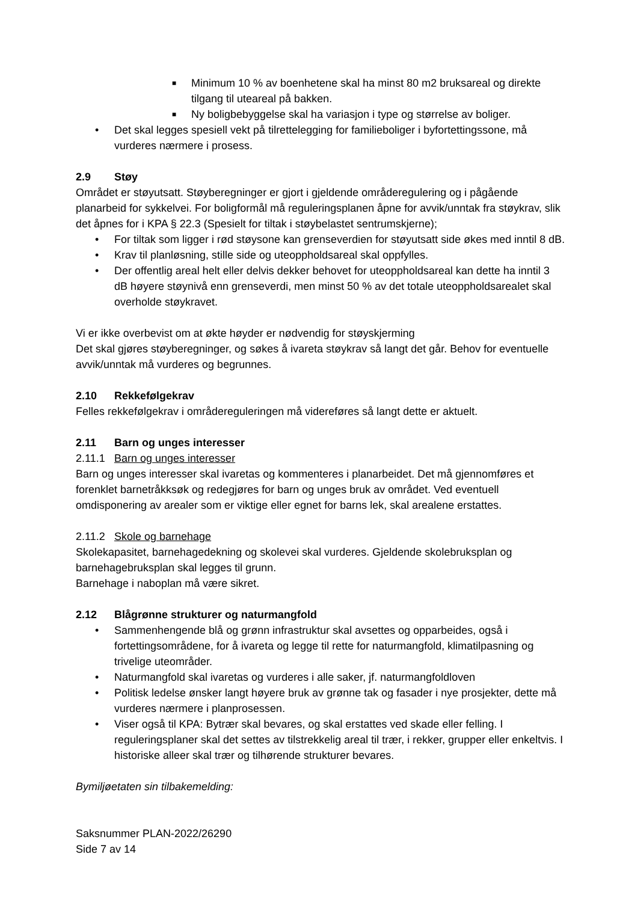■ Minimum 10 % av boenhetene skal ha minst 80 m2 bruksareal og direkte tilgang til uteareal på bakken.
■ Ny boligbebyggelse skal ha variasjon i type og størrelse av boliger.
• Det skal legges spesiell vekt på tilrettelegging for familieboliger i byfortettingssone, må vurderes nærmere i prosess.
2.9 Støy
Området er støyutsatt. Støyberegninger er gjort i gjeldende områderegulering og i pågående planarbeid for sykkelvei. For boligformål må reguleringsplanen åpne for avvik/unntak fra støykrav, slik det åpnes for i KPA § 22.3 (Spesielt for tiltak i støybelastet sentrumskjerne);
• For tiltak som ligger i rød støysone kan grenseverdien for støyutsatt side økes med inntil 8 dB.
• Krav til planløsning, stille side og uteoppholdsareal skal oppfylles.
• Der offentlig areal helt eller delvis dekker behovet for uteoppholdsareal kan dette ha inntil 3 dB høyere støynivå enn grenseverdi, men minst 50 % av det totale uteoppholdsarealet skal overholde støykravet.
Vi er ikke overbevist om at økte høyder er nødvendig for støyskjerming
Det skal gjøres støyberegninger, og søkes å ivareta støykrav så langt det går. Behov for eventuelle avvik/unntak må vurderes og begrunnes.
2.10 Rekkefølgekrav
Felles rekkefølgekrav i områdereguleringen må videreføres så langt dette er aktuelt.
2.11 Barn og unges interesser
2.11.1 Barn og unges interesser
Barn og unges interesser skal ivaretas og kommenteres i planarbeidet. Det må gjennomføres et forenklet barnetråkksøk og redegjøres for barn og unges bruk av området. Ved eventuell omdisponering av arealer som er viktige eller egnet for barns lek, skal arealene erstattes.
2.11.2 Skole og barnehage
Skolekapasitet, barnehagedekning og skolevei skal vurderes. Gjeldende skolebruksplan og barnehagebruksplan skal legges til grunn.
Barnehage i naboplan må være sikret.
2.12 Blågrønne strukturer og naturmangfold
• Sammenhengende blå og grønn infrastruktur skal avsettes og opparbeides, også i fortettingsområdene, for å ivareta og legge til rette for naturmangfold, klimatilpasning og trivelige uteområder.
• Naturmangfold skal ivaretas og vurderes i alle saker, jf. naturmangfoldloven
• Politisk ledelse ønsker langt høyere bruk av grønne tak og fasader i nye prosjekter, dette må vurderes nærmere i planprosessen.
• Viser også til KPA: Bytrær skal bevares, og skal erstattes ved skade eller felling. I reguleringsplaner skal det settes av tilstrekkelig areal til trær, i rekker, grupper eller enkeltvis. I historiske alleer skal trær og tilhørende strukturer bevares.
Bymiljøetaten sin tilbakemelding:
Saksnummer PLAN-2022/26290
Side 7 av 14